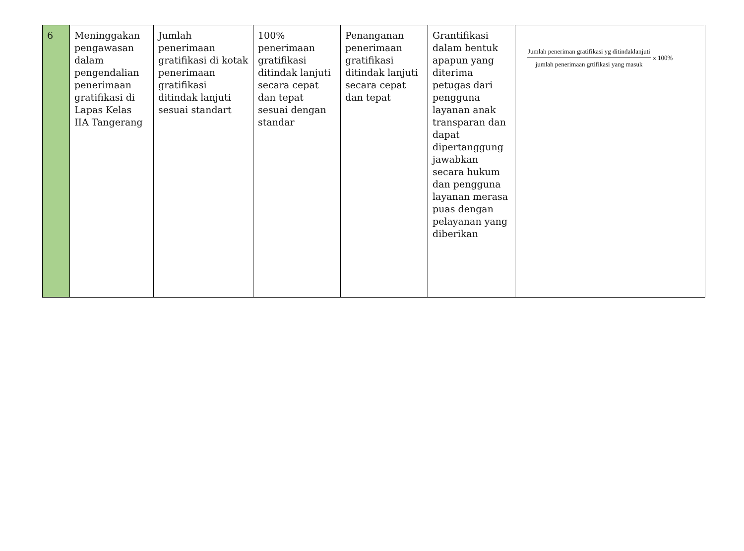| 6 | Meninggakan pengawasan dalam pengendalian penerimaan gratifikasi di Lapas Kelas IIA Tangerang | Jumlah penerimaan gratifikasi di kotak penerimaan gratifikasi ditindak lanjuti sesuai standart | 100% penerimaan gratifikasi ditindak lanjuti secara cepat dan tepat sesuai dengan standar | Penanganan penerimaan gratifikasi ditindak lanjuti secara cepat dan tepat | Grantifikasi dalam bentuk apapun yang diterima petugas dari pengguna layanan anak transparan dan dapat dipertanggung jawabkan secara hukum dan pengguna layanan merasa puas dengan pelayanan yang diberikan | Jumlah peneriman gratifikasi yg ditindaklanjuti jumlah penerimaan grtifikasi yang masuk x 100% |